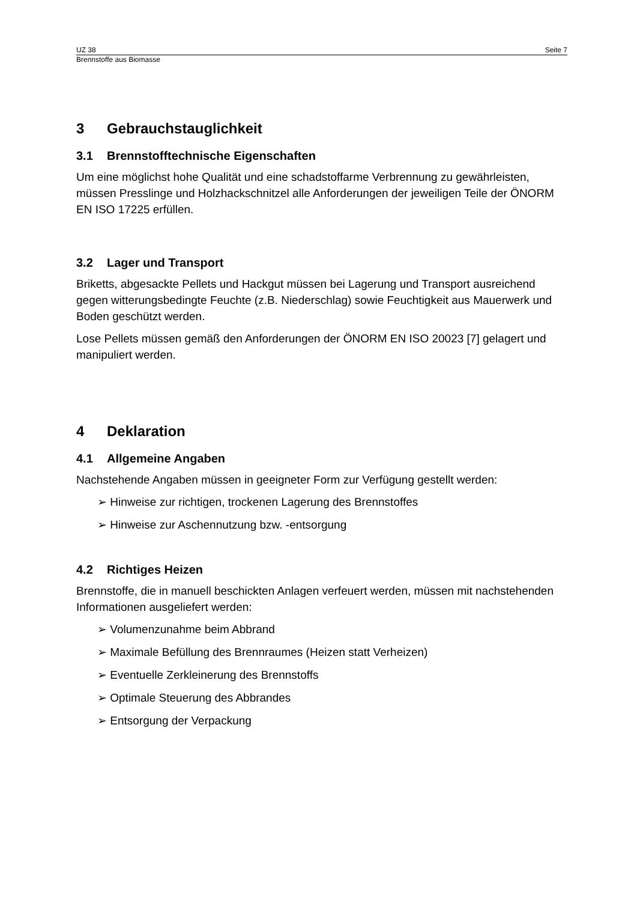UZ 38 Seite 7
Brennstoffe aus Biomasse
3 Gebrauchstauglichkeit
3.1 Brennstofftechnische Eigenschaften
Um eine möglichst hohe Qualität und eine schadstoffarme Verbrennung zu gewährleisten, müssen Presslinge und Holzhackschnitzel alle Anforderungen der jeweiligen Teile der ÖNORM EN ISO 17225 erfüllen.
3.2 Lager und Transport
Briketts, abgesackte Pellets und Hackgut müssen bei Lagerung und Transport ausreichend gegen witterungsbedingte Feuchte (z.B. Niederschlag) sowie Feuchtigkeit aus Mauerwerk und Boden geschützt werden.
Lose Pellets müssen gemäß den Anforderungen der ÖNORM EN ISO 20023 [7] gelagert und manipuliert werden.
4 Deklaration
4.1 Allgemeine Angaben
Nachstehende Angaben müssen in geeigneter Form zur Verfügung gestellt werden:
➢ Hinweise zur richtigen, trockenen Lagerung des Brennstoffes
➢ Hinweise zur Aschennutzung bzw. -entsorgung
4.2 Richtiges Heizen
Brennstoffe, die in manuell beschickten Anlagen verfeuert werden, müssen mit nachstehenden Informationen ausgeliefert werden:
➢ Volumenzunahme beim Abbrand
➢ Maximale Befüllung des Brennraumes (Heizen statt Verheizen)
➢ Eventuelle Zerkleinerung des Brennstoffs
➢ Optimale Steuerung des Abbrandes
➢ Entsorgung der Verpackung